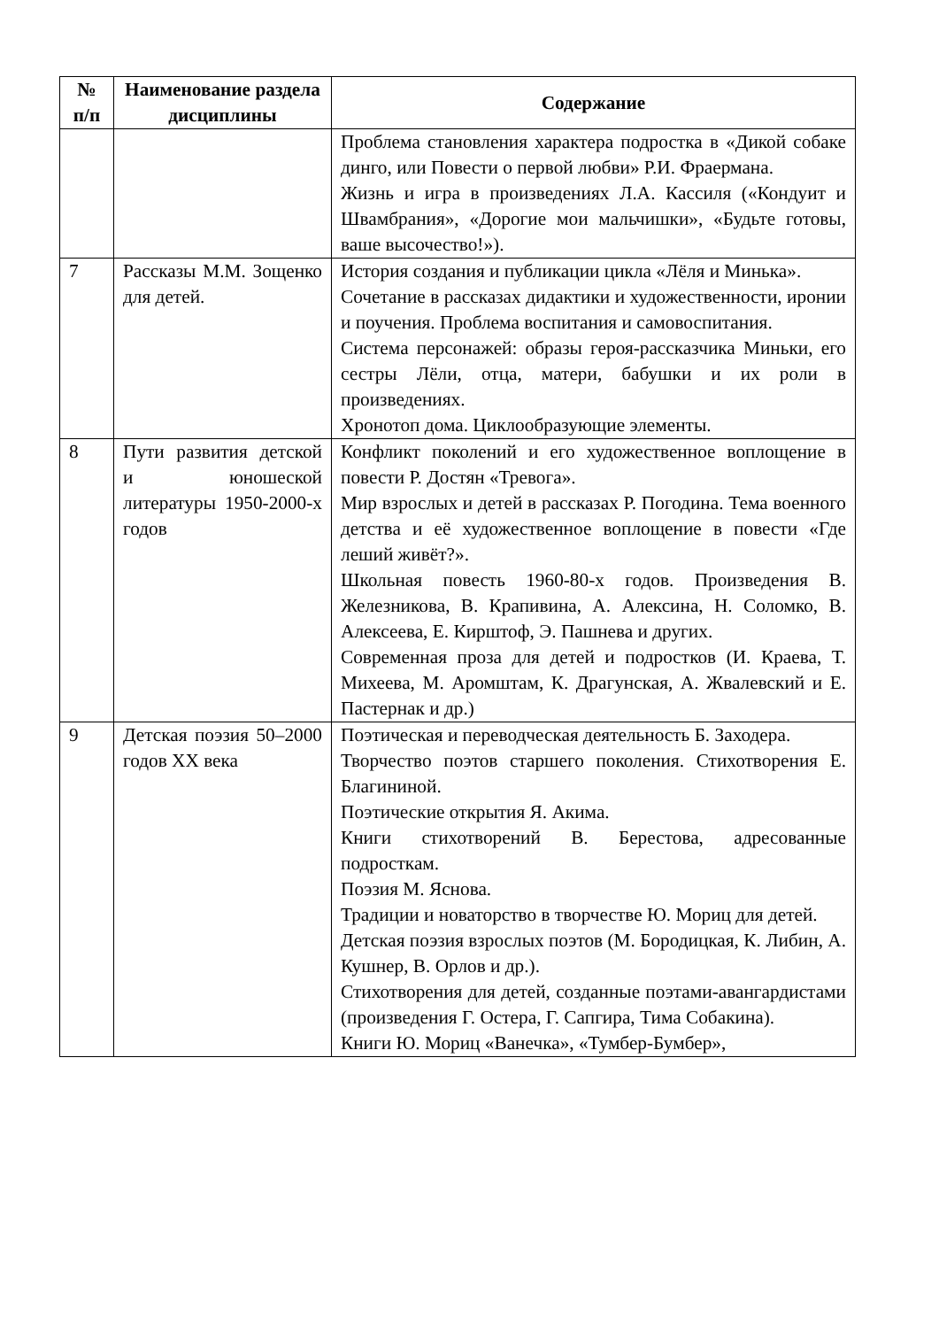| № п/п | Наименование раздела дисциплины | Содержание |
| --- | --- | --- |
| | | Проблема становления характера подростка в «Дикой собаке динго, или Повести о первой любви» Р.И. Фраермана. Жизнь и игра в произведениях Л.А. Кассиля («Кондуит и Швамбрания», «Дорогие мои мальчишки», «Будьте готовы, ваше высочество!»). |
| 7 | Рассказы М.М. Зощенко для детей. | История создания и публикации цикла «Лёля и Минька». Сочетание в рассказах дидактики и художественности, иронии и поучения. Проблема воспитания и самовоспитания. Система персонажей: образы героя-рассказчика Миньки, его сестры Лёли, отца, матери, бабушки и их роли в произведениях. Хронотоп дома. Циклообразующие элементы. |
| 8 | Пути развития детской и юношеской литературы 1950-2000-х годов | Конфликт поколений и его художественное воплощение в повести Р. Достян «Тревога». Мир взрослых и детей в рассказах Р. Погодина. Тема военного детства и её художественное воплощение в повести «Где леший живёт?». Школьная повесть 1960-80-х годов. Произведения В. Железникова, В. Крапивина, А. Алексина, Н. Соломко, В. Алексеева, Е. Кирштоф, Э. Пашнева и других. Современная проза для детей и подростков (И. Краева, Т. Михеева, М. Аромштам, К. Драгунская, А. Жвалевский и Е. Пастернак и др.) |
| 9 | Детская поэзия 50–2000 годов XX века | Поэтическая и переводческая деятельность Б. Заходера. Творчество поэтов старшего поколения. Стихотворения Е. Благининой. Поэтические открытия Я. Акима. Книги стихотворений В. Берестова, адресованные подросткам. Поэзия М. Яснова. Традиции и новаторство в творчестве Ю. Мориц для детей. Детская поэзия взрослых поэтов (М. Бородицкая, К. Либин, А. Кушнер, В. Орлов и др.). Стихотворения для детей, созданные поэтами-авангардистами (произведения Г. Остера, Г. Сапгира, Тима Собакина). Книги Ю. Мориц «Ванечка», «Тумбер-Бумбер», |